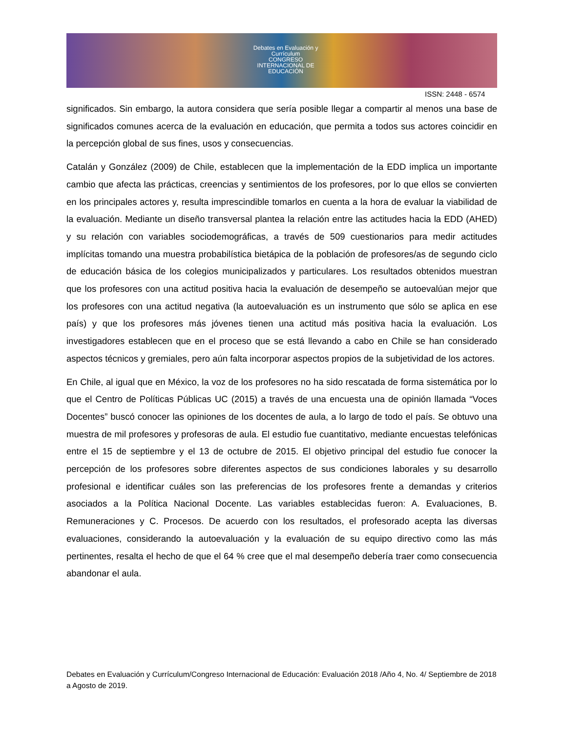Debates en Evaluación y Currículum
CONGRESO INTERNACIONAL DE EDUCACIÓN
ISSN: 2448 - 6574
significados. Sin embargo, la autora considera que sería posible llegar a compartir al menos una base de significados comunes acerca de la evaluación en educación, que permita a todos sus actores coincidir en la percepción global de sus fines, usos y consecuencias.
Catalán y González (2009) de Chile, establecen que la implementación de la EDD implica un importante cambio que afecta las prácticas, creencias y sentimientos de los profesores, por lo que ellos se convierten en los principales actores y, resulta imprescindible tomarlos en cuenta a la hora de evaluar la viabilidad de la evaluación. Mediante un diseño transversal plantea la relación entre las actitudes hacia la EDD (AHED) y su relación con variables sociodemográficas, a través de 509 cuestionarios para medir actitudes implícitas tomando una muestra probabilística bietápica de la población de profesores/as de segundo ciclo de educación básica de los colegios municipalizados y particulares. Los resultados obtenidos muestran que los profesores con una actitud positiva hacia la evaluación de desempeño se autoevalúan mejor que los profesores con una actitud negativa (la autoevaluación es un instrumento que sólo se aplica en ese país) y que los profesores más jóvenes tienen una actitud más positiva hacia la evaluación. Los investigadores establecen que en el proceso que se está llevando a cabo en Chile se han considerado aspectos técnicos y gremiales, pero aún falta incorporar aspectos propios de la subjetividad de los actores.
En Chile, al igual que en México, la voz de los profesores no ha sido rescatada de forma sistemática por lo que el Centro de Políticas Públicas UC (2015) a través de una encuesta una de opinión llamada “Voces Docentes” buscó conocer las opiniones de los docentes de aula, a lo largo de todo el país. Se obtuvo una muestra de mil profesores y profesoras de aula. El estudio fue cuantitativo, mediante encuestas telefónicas entre el 15 de septiembre y el 13 de octubre de 2015. El objetivo principal del estudio fue conocer la percepción de los profesores sobre diferentes aspectos de sus condiciones laborales y su desarrollo profesional e identificar cuáles son las preferencias de los profesores frente a demandas y criterios asociados a la Política Nacional Docente. Las variables establecidas fueron: A. Evaluaciones, B. Remuneraciones y C. Procesos. De acuerdo con los resultados, el profesorado acepta las diversas evaluaciones, considerando la autoevaluación y la evaluación de su equipo directivo como las más pertinentes, resalta el hecho de que el 64 % cree que el mal desempeño debería traer como consecuencia abandonar el aula.
Debates en Evaluación y Currículum/Congreso Internacional de Educación: Evaluación 2018 /Año 4, No. 4/ Septiembre de 2018 a Agosto de 2019.